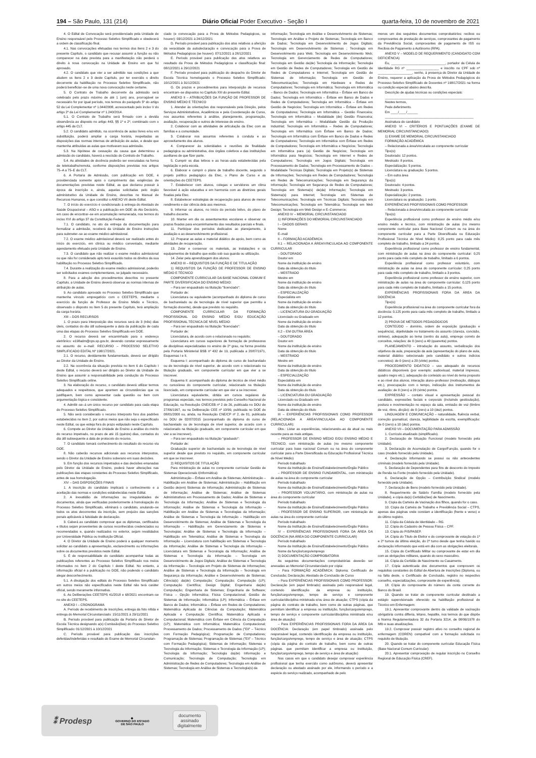194 – São Paulo, 131 (214) Diário Oficial Poder Executivo - Seção I quarta-feira, 10 de novembro de 2021
4. O Edital de Convocação será providenciado pela Unidade de Ensino responsável pelo Processo Seletivo Simplificado e obedecerá a ordem de classificação final.
4.1. Nas convocações efetuadas nos termos dos itens 2 e 3 do presente Capítulo, o candidato que recusar assumir a função ou não comparecer na data prevista para a manifestação não perderá o direito à nova convocação na Unidade de Ensino em que foi aprovado.
4.2. O candidato que vier a ser admitido nas condições a que aludem os itens 2 e 3 deste Capítulo, por ter exercido o direito decorrente da habilitação no Processo Seletivo Simplificado, não poderá beneficiar–se de uma nova convocação neste certame.
5. O Contrato de Trabalho decorrente da admissão será celebrado pelo prazo máximo de até 1 (um) ano, prorrogável se necessário for por igual período, nos termos do parágrafo 5º do artigo 52 da Lei Complementar nº 1.044/2008, acrescentado pelo inciso V do artigo 2º da Lei Complementar nº 1.240/2014.
5.1. O Contrato de Trabalho será firmado com a devida observância ao disposto no artigo 443, §§ 1º e 2º, combinado com o artigo 445 da CLT.
5.2. O candidato admitido, na ocorrência de aulas livres e/ou em substituição, poderá ampliar a carga horária, respeitadas as disposições das normas internas de atribuição de aulas, e desde que mantenha atribuídas as aulas que motivaram sua admissão.
5.3. Na hipótese de cessação da causa que determinou a admissão do candidato, haverá a rescisão do Contrato de Trabalho.
5.4. As atividades de docência poderão ser executadas na forma de teletrabalho/remota, conforme disposições previstas nos artigos 75–A a 75–E da CLT.
6. A Portaria de Admissão, com publicação em DOE, é providenciada somente após o cumprimento das exigências de documentações previstas neste Edital, as que declarou possuir à época da inscrição e, ainda, aquelas solicitadas pelo órgão administrativo da Unidade de Ensino, descritas no Manual de Recursos Humanos, e que constitui o ANEXO VII deste Edital.
7. O início do exercício é condicionado à entrega do Atestado de Saúde Ocupacional – ASO e a publicação em DOE do Ato Decisório, em caso de encontrar–se em acumulação remunerada, nos termos do inciso XVI do artigo 37 da Constituição Federal.
7.1. O candidato, no ato da entrega da documentação para formalizar a admissão, receberá da Unidade de Ensino instruções para submeter–se ao exame médico admissional.
7.2. O exame médico admissional deverá ser realizado antes do início do exercício, em clínica ou médico conveniado, mediante agendamento efetuado pela Unidade de Ensino.
7.3. O candidato que não realizar o exame médico admissional ou que não for considerado apto terá exaurido todos os direitos da sua habilitação no Processo Seletivo Simplificado.
7.4. Durante a realização do exame médico admissional, poderão ser solicitados exames complementares, se julgado necessário.
8. Para a adoção dos procedimentos descritos no presente Capítulo, a Unidade de Ensino deverá observar as normas internas de atribuição de aulas.
9. Ao candidato aprovado no Processo Seletivo Simplificado que mantenha vínculo empregatício com o CEETEPS, mediante o exercício da função de Professor de Ensino Médio e Técnico, observado o disposto no item 5 do presente Capítulo, terá ampliação da carga horária.
XIII – DOS RECURSOS
1. O prazo para interposição dos recursos será de 3 (três) dias úteis, contados do dia útil subsequente a data da publicação de cada uma das etapas do Processo Seletivo Simplificado em DOE.
2. O recurso deverá ser encaminhado para o endereço eletrônico: e198adm@cps.sp.gov.br, devendo constar expressamente no assunto do e–mail: RECURSO – PROCESSO SELETIVO SIMPLIFICADO EDITAL Nº 198/17/2021.
2.1. O recurso, devidamente fundamentado, deverá ser dirigido ao Diretor da Unidade de Ensino.
2.2. Na ocorrência da situação prevista no item 6 do Capítulo I deste Edital, o recurso deverá ser dirigido ao Diretor da Unidade de Ensino que assumir a responsabilidade pela condução do Processo Seletivo Simplificado online.
3. Na elaboração do recurso, o candidato deverá utilizar termos adequados e respeitosos, que apontem as circunstâncias que os justifiquem, bem como apresentar cada questão ou item com argumentação lógica e consistente.
4. Admitir–se–á um único recurso por candidato para cada etapa do Processo Seletivo Simplificado.
5. Não será considerado o recurso interposto fora dos padrões estabelecidos no item 2, por outros meios que não seja o especificado neste Edital, ou que esteja fora do prazo estipulado neste Capítulo.
6. Compete ao Diretor da Unidade de Ensino a análise do mérito do recurso impetrado, no prazo de até 15 (quinze) dias, contados do dia útil subsequente a data de protocolo do recurso.
7. O candidato tomará conhecimento do resultado do recurso via DOE.
8. Não caberão recursos adicionais aos recursos interpostos, sendo o Diretor da Unidade de Ensino soberano em suas decisões.
9. Em função dos recursos impetrados e das decisões emanadas pelo Diretor da Unidade de Ensino, poderá haver alterações nas publicações das etapas constantes do Processo Seletivo Simplificado, antes de sua homologação.
XIV – DAS DISPOSIÇÕES FINAIS
1. A inscrição do candidato implicará o conhecimento e a aceitação das normas e condições estabelecidas neste Edital.
2. A inexatidão de informações ou irregularidades de documentos, ainda que verificadas posteriormente à homologação do Processo Seletivo Simplificado, eliminará o candidato, anulando–se todos os atos decorrentes da inscrição, sem prejuízo das sanções penais aplicáveis à falsidade de declaração.
3. Caberá ao candidato comprovar que os diplomas, certificados e títulos sejam provenientes de cursos reconhecidos credenciados ou recomendados e, quando realizados no exterior, sejam revalidados por Universidade Pública ou Instituição Oficial.
4. O Diretor da Unidade de Ensino poderá a qualquer momento solicitar ao candidato a apresentação, esclarecimento ou informações sobre os documentos previstos neste Edital.
5. É de responsabilidade do candidato acompanhar todas as publicações referentes ao Processo Seletivo Simplificado nos meios informados no item 2 do Capítulo I deste Edital. No entanto, a informação oficial é a publicação no DOE, não podendo o candidato alegar desconhecimento.
5.1. A divulgação dos editais do Processo Seletivo Simplificado em outros meios não especificados neste Edital não terá caráter oficial, sendo meramente informativa.
6. As Deliberações CEETEPS 41/2018 e 68/2021 encontram–se no site do CEETEPS.
ANEXO I – CRONOGRAMA
A. Período de recebimento de inscrições, entrega da foto nítida e entrega do Memorial Circunstanciado: 15/11/2021 à 29/11/2021
B. Período provável para publicação da Portaria do Diretor de Escola Técnica designando a(s) Comissão(ões) do Processo Seletivo Simplificado: 01/12/2021 à 10/12/2021
C. Período provável para publicação das inscrições deferidas/indeferidas e resultado do Exame de Memorial Circunstan-
ciado (e convocação para a Prova de Métodos Pedagógicos, se houver): 03/12/2021 à 24/12/2021
D. Período provável para publicação dos atos relativos a aferição da veracidade da autodeclaração e convocação para a Prova de Métodos Pedagógicos (se houver): 07/12/2021 à 28/12/2021
E. Período provável para publicação dos atos relativos ao resultado da Prova de Métodos Pedagógicos e classificação final: 08/12/2021 à 29/12/2021
F. Período provável para publicação do despacho do Diretor de Escola Técnica homologando o Processo Seletivo Simplificado: 10/12/2021 à 31/12/2021
G. Os prazos e procedimentos para interposição de recursos encontram–se dispostos no Capítulo XIII do presente Edital.
ANEXO II – ATRIBUIÇÕES DA FUNÇÃO DE PROFESSOR DE ENSINO MÉDIO E TÉCNICO
1. Atender às orientações dos responsáveis pela Direção, pelos Serviços Administrativos, Acadêmicos e pela Coordenação de Curso, nos assuntos referentes à análise, planejamento, programação, avaliação, recuperação e outros de interesse do ensino.
2. Colaborar com as atividades de articulação da Etec com as famílias e a comunidade.
3. Colaborar nos assuntos referentes à conduta e ao aproveitamento dos alunos.
4. Comparecer às solenidades e reuniões de finalidade pedagógica ou administrativa, dos órgãos coletivos e das instituições auxiliares de que fizer parte.
5. Cumprir os dias letivos e as horas–aula estabelecidas pela legislação e pela escola.
6. Elaborar e cumprir o plano de trabalho docente, segundo o projeto político pedagógico da Etec, o Plano de Curso e as orientações do CEETEPS.
7. Estabelecer com alunos, colegas e servidores um clima favorável à ação educativa e em harmonia com as diretrizes gerais fixadas pela Etec.
8. Estabelecer estratégias de recuperação para alunos de menor rendimento e dar ciência dela aos mesmos.
9. Informar os alunos, no início do período letivo, do plano de trabalho docente.
10. Manter em dia os assentamentos escolares e observar os prazos fixados para encaminhamento dos resultados parciais e finais.
11. Participar dos períodos dedicados ao planejamento, à avaliação e ao desenvolvimento profissional.
12. Preparar as aulas e material didático de apoio, bem como as atividades de recuperação.
13. Zelar e conservar os materiais, as instalações e os equipamentos de trabalho que estão sob sua guarda ou utilização.
14. Zelar pela aprendizagem dos alunos.
ANEXO III – REQUISITOS DA FUNÇÃO E DE TITULAÇÃO
1) REQUISITOS DA FUNÇÃO DE PROFESSOR DE ENSINO MÉDIO E TÉCNICO
COMPONENTE CURRICULAR DA BASE NACIONAL COMUM E PARTE DIVERSIFICADA DO ENSINO MÉDIO:
– Para ser enquadrado na titulação "licenciado":
Portador de:
Licenciatura ou equivalente (acompanhado do diploma de curso de bacharelado ou de tecnologia de nível superior que permitiu a formação docente), desde que previsto no requisito.
COMPONENTE CURRICULAR DA FORMAÇÃO PROFISSIONAL DO ENSINO MÉDIO E/OU EDUCAÇÃO PROFISSIONAL TÉCNICA DE NÍVEL MÉDIO:
– Para ser enquadrado na titulação "licenciado":
Portador de:
Licenciatura, de acordo com o relacionado no requisito;
Licenciatura em cursos superiores de formação de professores de disciplinas especializadas no ensino de 2º grau, na forma prevista pela Portaria Ministerial BSB nº 432 de 19, publicada a 20/07/1971, Esquemas I e II.
Esquema I: acompanhado do diploma do curso de bacharelado ou de tecnologia de nível superior, de acordo com o relacionado na titulação graduado, em componente curricular em que vier a se inscrever.
Esquema II: acompanhado do diploma de técnico de nível médio no curso/área do componente curricular, relacionado na titulação licenciado, em componente curricular em que vier a se inscrever.
Licenciatura equivalente, obtida em cursos regulares de programas especiais, nos termos previstos pelo Conselho Nacional de Educação, na Resolução CNE/CEB nº 2 de 26, publicada no DOU de 27/06/1997, ou na Deliberação CEE nº 10/99, publicada no DOE de 08/01/2000 ou, ainda, na Resolução CNE/CP nº 2, de 01, publicada no DOU de 02/07/2015 (acompanhado do diploma do curso de bacharelado ou de tecnologia de nível superior, de acordo com o relacionado na titulação graduado, em componente curricular em que vier a se inscrever).
– Para ser enquadrado na titulação "graduado":
Portador de:
Graduação superior de bacharelado ou de tecnologia de nível superior desde que previsto no requisito, em componente curricular em que se inscrever.
2) REQUISITOS DE TITULAÇÃO
Para ministração de aulas no componente curricular Gestão de Sistemas Operacionais I(Informática):
Administração – Ênfase em Análise de Sistemas; Administração – Habilitação em Análise de Sistemas; Administração – Habilitação em Gestão de(em) Sistemas de Informação; Administração de Sistemas de Informação; Análise de Sistemas; Análise de Sistemas Administrativos em Processamento de Dados; Análise de Sistemas e Tecnologia da Informação; Análise de Sistemas e Tecnologia da Informação; Análise de Sistemas e Tecnologia da Informação – Habilitação em Análise de Sistemas e Tecnologias da Informação; Análise de Sistemas e Tecnologia da Informação – Habilitação em Desenvolvimento de Sistemas; Análise de Sistemas e Tecnologia da Informação – Habilitação em Gerenciamento de Sistemas e Tecnologias; Análise de Sistemas e Tecnologia da Informação – Habilitação em Telemática; Análise de Sistemas e Tecnologia da Informação – Licenciatura com habilitação em Sistemas e Tecnologia da Informação; Análise de Sistemas e Tecnologia da Informação – Licenciatura em Sistemas e Tecnologia da Informação; Análise de Sistemas e Tecnologia da Informação – Tecnologia em Desenvolvimento de Jogos Digitais; Análise de Sistemas e Tecnologia da Informação – Tecnologia em Projeto de Sistemas de Informações; Análise de Sistemas e Tecnologia da Informação – Tecnologia em Segurança da Informação; Análise e Desenvolvimento de Sistemas; Ciência(s) da(de) Computação; Computação; Computação (LP); Computação Científica; Design Digital; Engenharia da(de) Computação; Engenharia de Sistemas; Engenharia de Software; Física – Opção Informática; Física Computacional; Gestão de Sistemas de Informação; Informática (LP); Informática – Ênfase em Banco de Dados; Informática – Ênfase em Redes de Computadores; Matemática Aplicada às Ciências da Computação; Matemática Aplicada e Computação Científica; Matemática Aplicada e Computacional; Matemática com Ênfase em Ciência da Computação (LP); Matemática com Informática; Matemática Computacional; Processamento de Dados; Processamento de Dados ("EII" – Técnico com Formação Pedagógica); Programação de Computadores; Programação de Sistemas; Programação de Sistemas ("EII" – Técnico com Formação Pedagógica); Sistemas de Informação; Sistemas e Tecnologia da Informação; Sistemas e Tecnologia da Informação (LP); Tecnologia da Informação; Tecnologia da(de) Informação e Comunicação; Tecnologia de Computação; Tecnologia em Administração de Redes de Computadores; Tecnologia em Análise de Sistemas; Tecnologia em Análise de Sistemas e Tecnologia(s) da
Informação; Tecnologia em Análise e Desenvolvimento de Sistemas; Tecnologia em Análise e Projeto de Sistemas; Tecnologia em Banco de Dados; Tecnologia em Desenvolvimento de Jogos Digitais; Tecnologia em Desenvolvimento de Sistemas ; Tecnologia em Desenvolvimento para Web; Tecnologia em Desenvolvimento Web; Tecnologia em Gerenciamento de Redes de Computadores; Tecnologia em Gestão da(de) Tecnologia da Informação; Tecnologia em Gestão de Redes de Computadores; Tecnologia em Gestão de Redes de Computadores e Internet; Tecnologia em Gestão de Sistemas de Informação; Tecnologia em Gestão de Telecomunicações; Tecnologia em Hardware e Redes de Computadores; Tecnologia em Informática; Tecnologia em Informática – Banco de Dados; Tecnologia em Informática – Ênfase em Banco de Dados; Tecnologia em Informática – Ênfase em Banco de Dados e Redes de Computadores; Tecnologia em Informática – Ênfase em Gestão de Negócios; Tecnologia em Informática – Ênfase em Redes de Computadores; Tecnologia em Informática – Gestão Financeira; Tecnologia em Informática – Modalidade (de) Gestão Financeira; Tecnologia em Informática – Modalidade Gestão da Produção Industrial; Tecnologia em Informática – Redes de Computadores; Tecnologia em Informática com Ênfase em Banco de Dados; Tecnologia em Informática com Ênfase em Banco de Dados e Redes de Computadores; Tecnologia em Informática com Ênfase em Redes de Computadores; Tecnologia em Informática e Negócios; Tecnologia em Informática para (a) Gestão de Negócios; Tecnologia em Informática para Negócios; Tecnologia em Internet e Redes de Computadores; Tecnologia em Jogos Digitais; Tecnologia em Processamento de Dados; Tecnologia em Processamento de Dados – Modalidade Técnicas Digitais; Tecnologia em Projeto(s) de Sistemas de Informações; Tecnologia em Redes de Computadores; Tecnologia em Redes de Telecomunicações; Tecnologia em Segurança da Informação; Tecnologia em Segurança de Redes de Computadores; Tecnologia em Sistema(s) de(da) Informação; Tecnologia em Sistema(s) para Internet; Tecnologia em Sistemas de Telecomunicações; Tecnologia em Técnicas Digitais; Tecnologia em Telecomunicações; Tecnologia em Telemática; Tecnologia em Web Design; Tecnologia em Web Design e E–Commerce;
ANEXO IV – MEMORIAL CIRCUNSTANCIADO
1) INFORMAÇÕES DO MEMORIAL CIRCUNSTANCIADO
I – DADOS GERAIS:
Nome
E–mail
II – FORMAÇÃO ACADÊMICA:
II.1 – RELACIONADA A ÁREA/VINCULADA AO COMPONENTE CURRICULAR
– DOUTORADO
Doutor em
Nome da instituição de ensino
Data da obtenção do título
– MESTRADO
Mestre em
Nome da instituição de ensino
Data da obtenção do título
– ESPECIALIZAÇÃO
Especialista em
Nome da instituição de ensino
Data da obtenção do título
– LICENCIATURA OU GRADUAÇÃO
Licenciado ou Graduado em
Nome da instituição de ensino
Data da obtenção do título
II.2 – EM OUTRA ÁREA
– DOUTORADO
Doutor em
Nome da instituição de ensino
Data da obtenção do título
– MESTRADO
Mestre em
Nome da instituição de ensino
Data da obtenção do título
– ESPECIALIZAÇÃO
Especialista em
Nome da instituição de ensino
Data da obtenção do título
– LICENCIATURA OU GRADUAÇÃO
Licenciado ou Graduado em
Nome da instituição de ensino
Data da obtenção do título
III – EXPERIÊNCIAS PROFISSIONAIS COMO PROFESSOR (RELACIONADA A ÁREA/VINCULADA AO COMPONENTE CURRICULAR):
Obs.: Listar as experiências, relacionando–as da atual ou mais recente para as mais antigas.
– PROFESSOR DE ENSINO MÉDIO E/OU ENSINO MÉDIO E TÉCNICO, com ministração de aulas (no mesmo componente curricular para base nacional Comum ou na área do componente curricular para a Parte Diversificada ou Educação Profissional Técnica de Nível Médio)
Período trabalhado
Nome da Instituição de Ensino/Estabelecimento/Órgão Público
– PROFESSOR DE ENSINO FUNDAMENTAL, com ministração de aulas na área do componente curricular
Período trabalhado
Nome da Instituição de Ensino/Estabelecimento/Órgão Público
– PROFESSOR VOLUNTÁRIO, com ministração de aulas na área do componente curricular
Período trabalhado
Nome da Instituição de Ensino/Estabelecimento/Órgão Público
– PROFESSOR DE ENSINO SUPERIOR, com ministração de aulas na área do componente curricular
Período trabalhado
Nome da Instituição de Ensino/Estabelecimento/Órgão Público
IV – EXPERIÊNCIAS PROFISSIONAIS FORA DA ÁREA DA DOCÊNCIA (NA ÁREA DO COMPONENTE CURRICULAR)
Período trabalhado
Nome da Instituição de Ensino/Estabelecimento/Órgão Público
Nome da função/cargo/emprego
2) DOCUMENTAÇÃO COMPROBATÓRIA
As seguintes documentações comprobatórias deverão ser anexadas ao Memorial Circunstanciado por cópia:
– Para FORMAÇÃO ACADÊMICA: Diploma; Certificado de Conclusão; Declaração; Atestado de Conclusão de Curso
– Para EXPERIÊNCIAS PROFISSIONAIS COMO PROFESSOR: Declaração (em papel timbrado) assinada pelo responsável legal, contendo identificação da empresa ou instituição, função/cargo/emprego, tempo de serviço e componente curricular/disciplina ministrada e/ou área de atuação; CTPS (cópia da página do contrato de trabalho, bem como de outras páginas. que permitam identificar a empresa ou instituição, função/cargo/emprego, tempo de serviço e componente curricular/disciplina ministrada e/ou área de atuação)
– Para EXPERIÊNCIAS PROFISSIONAIS FORA DA ÁREA DA DOCÊNCIA: Declaração (em papel timbrado) assinada pelo responsável legal, contendo identificação da empresa ou instituição, função/cargo/emprego, tempo de serviço e área de atuação; CTPS (cópia da página do contrato de trabalho, bem como de outras páginas. que permitam identificar a empresa ou instituição, função/cargo/emprego, tempo de serviço e área de atuação)
Nos casos em que o candidato desejar comprovar experiência profissional que tenha exercido como autônomo, deverá apresentar declaração ou atestado assinado por ele, informando o período e a espécie do serviço realizado, acompanhado de pelo
menos um dos seguintes documentos comprobatórios: recibos ou comprovantes de prestação de serviços, comprovantes de pagamento da Previdência Social, comprovantes de pagamento de ISS ou Recibos de Pagamento a Autônomo (RPA).
ANEXO V – MODELO DE REQUERIMENTO (CANDIDATO COM DEFICIÊNCIA)
Eu, ______________________________, portador da Célula de Identidade RG nº __________________ e inscrito no CPF sob nº ___________________, venho, à presença do Diretor da Unidade de Ensino, requerer a aplicação da Prova de Métodos Pedagógicos do Processo Seletivo Simplificado de Docentes nº 198/17/2021 na forma ou condição especial abaixo descrita.
Descrição de ajudas técnicas ou condições especiais:
_________________________________________________
Nestes termos,
Pede deferimento.
Em ____/____/______
_________________________________________________
Assinatura do candidato
ANEXO VI – CRITÉRIOS E PONTUAÇÕES (EXAME DE MEMORIAL CIRCUNSTANCIADO)
1) EXAME DE MEMORIAL CIRCUNSTANCIADO
FORMAÇÃO ACADÊMICA
– Relacionada a área/vinculada ao componente curricular
Tipo(s):
Doutorado: 12 pontos.
Mestrado: 8 pontos.
Especialização: 5 pontos.
Licenciatura ou graduação: 5 pontos.
– Em outra área
Tipo(s):
Doutorado: 4 pontos.
Mestrado: 3 pontos.
Especialização: 2 pontos.
Licenciatura ou graduação: 1 ponto.
EXPERIÊNCIAS PROFISSIONAIS COMO PROFESSOR
– Relacionada a área/vinculada ao componente curricular
Tipo(s):
Experiência profissional como professor de ensino médio e/ou ensino médio e técnico, com ministração de aulas (no mesmo componente curricular para Base Nacional Comum ou na área do componente curricular para a Parte Diversificada ou Educação Profissional Técnica de Nível Médio): 0,25 ponto para cada mês completo de trabalho, limitado a 24 pontos.
Experiência profissional como professor de ensino fundamental, com ministração de aulas na área do componente curricular: 0,25 ponto para cada mês completo de trabalho, limitado a 6 pontos.
Experiência profissional como professor voluntário, com ministração de aulas na área do componente curricular: 0,25 ponto para cada mês completo de trabalho, limitado a 3 pontos.
Experiência profissional como professor de ensino superior, com ministração de aulas na área do componente curricular: 0,125 ponto para cada mês completo de trabalho, limitado a 15 pontos.
EXPERIÊNCIAS PROFISSIONAIS FORA DA ÁREA DA DOCÊNCIA
Tipo(s):
Experiência profissional na área do componente curricular fora da docência: 0,125 ponto para cada mês completo de trabalho, limitado a 12 pontos.
2) PROVA DE MÉTODOS PEDAGÓGICOS
CONTEÚDO – domínio, ordem de exposição (graduação e sequência), objetividade no tratamento do assunto (clareza, concisão, síntese), adequação ao tema (centro da aula), emprego correto de conceitos, relações: de 0 (zero) a 40 (quarenta) pontos.
PLANEJAMENTO – introdução do assunto, verbalização dos objetivos da aula, preparação da aula (apresentação do plano de aula, material didático selecionado pelo candidato e outros indícios concretos): de 0 (zero) a 20 (vinte) pontos.
PROCEDIMENTO DIDÁTICO – uso adequado de recursos didáticos disponíveis (por exemplo: audiovisual, material impresso, quadro negro etc.), adequação do conteúdo ao nível do tema proposto e ao nível dos alunos, interação aluno–professor (motivação, diálogos etc.), preocupação com o tempo, indicação dos instrumentos de avaliação: de 0 (zero) a 20 (vinte) pontos.
EXPRESSÃO – contato visual e apresentação pessoal do candidato, expressões faciais e corporais (incluindo gesticulação), postura e movimentação no espaço da sala, emissão de voz (timbre de voz, ritmo, dicção): de 0 (zero) a 10 (dez) pontos.
LINGUAGEM E COMUNICAÇÃO – naturalidade, fluência verbal, correção gramatical, clareza, legibilidade da escrita, exemplificação: de 0 (zero) a 10 (dez) pontos.
ANEXO VII – DOCUMENTAÇÃO PARA ADMISSÃO
1. Currículo atualizado (simplificado).
2. Declaração de Situação Funcional (modelo fornecido pela Unidade).
3. Declaração de Acumulação de Cargo/Função, quando for o caso (modelo fornecido pela Unidade).
4. Declaração informando se possui ou não antecedentes criminais (modelo fornecido pela Unidade).
5. Declaração de Dependentes para fins de desconto do Imposto de Renda na Fonte (modelo fornecido pela Unidade).
6. Declaração de Opção – Contribuição Sindical (modelo fornecido pela Unidade).
7. Declaração de Bens (modelo fornecido pela Unidade).
8. Requerimento de Salário Família (modelo fornecido pela Unidade), e cópia da(s) Certidão(ões) de Nascimento.
9. Cópia da Carteira de Vacinação dos filhos, quando for o caso.
10. Cópia da Carteira de Trabalho e Previdência Social – CTPS, apenas das páginas onde constam a identificação (frente e verso) e do último registro.
11. Cópia da Cédula de Identidade – RG.
12. Cópia do Cadastro de Pessoa Física – CPF.
13. Cópia do PIS/PASEP.
14. Cópia do Título de Eleitor e do comprovante de votação do 1º e 2º turnos da última eleição, do 2º turno desde que tenha havido ou declaração informando que está em dia com as obrigações eleitorais.
15. Cópia do Certificado Militar ou comprovante de estar em dia com as obrigações militares, quando do sexo masculino.
16. Cópia da Certidão de Nascimento ou Casamento.
17. Cópia autenticada dos documentos que comprovem os requisitos constantes do Edital de Abertura de Inscrições (Diploma, ou na falta deste, o Certificado de Conclusão, registro no respectivo conselho, especializações, comprovante de experiência).
18. Cópia do comprovante do número da conta corrente do Banco do Brasil.
19. Quando se tratar de componente curricular destinado a estágio supervisionado oferecido na habilitação profissional de Técnico em Enfermagem:
19.1. Apresentar comprovante dentro da validade de vacinação obrigatória contra difteria, tétano, hepatite, nos termos do que dispõe a Norma Regulamentadora 32 da Portaria 3214, de 08/06/1978 do Mtb e suas atualizações.
19.2. Comprovar possuir registro ativo no conselho regional de enfermagem (COREN) compatível com a formação solicitada no requisito de titulação.
20. Quando se tratar do componente curricular Educação Física (Base Nacional Comum Curricular):
20.1. Apresentar comprovação de regular inscrição no Conselho Regional de Educação Física (CREF).
⁑ Prodesp ◆
GOVERNO DO ESTADO
DE SÃO PAULO documento
assinado
digitalmente